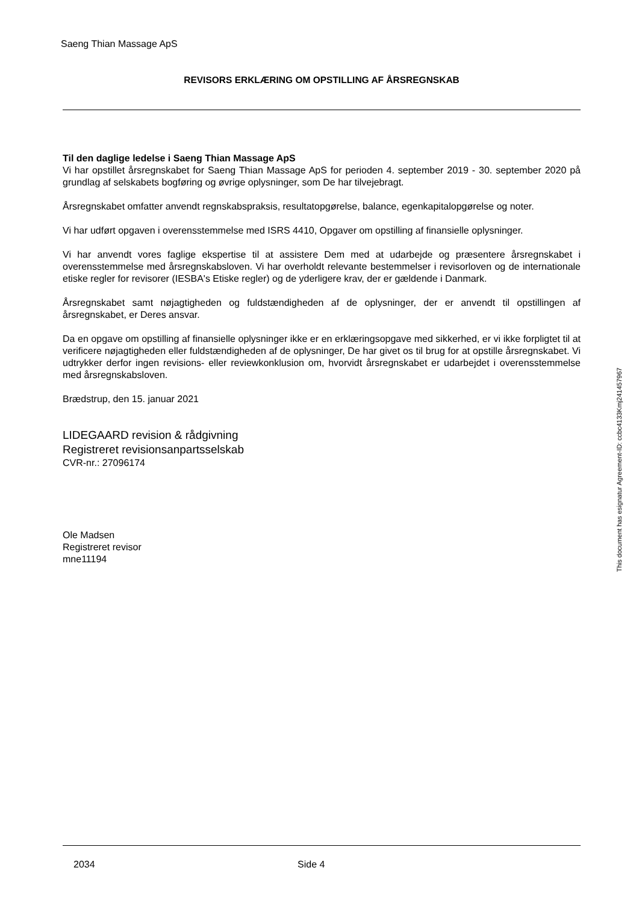Saeng Thian Massage ApS
REVISORS ERKLÆRING OM OPSTILLING AF ÅRSREGNSKAB
Til den daglige ledelse i Saeng Thian Massage ApS
Vi har opstillet årsregnskabet for Saeng Thian Massage ApS for perioden 4. september 2019 - 30. september 2020 på grundlag af selskabets bogføring og øvrige oplysninger, som De har tilvejebragt.
Årsregnskabet omfatter anvendt regnskabspraksis, resultatopgørelse, balance, egenkapitalopgørelse og noter.
Vi har udført opgaven i overensstemmelse med ISRS 4410, Opgaver om opstilling af finansielle oplysninger.
Vi har anvendt vores faglige ekspertise til at assistere Dem med at udarbejde og præsentere årsregnskabet i overensstemmelse med årsregnskabsloven. Vi har overholdt relevante bestemmelser i revisorloven og de internationale etiske regler for revisorer (IESBA's Etiske regler) og de yderligere krav, der er gældende i Danmark.
Årsregnskabet samt nøjagtigheden og fuldstændigheden af de oplysninger, der er anvendt til opstillingen af årsregnskabet, er Deres ansvar.
Da en opgave om opstilling af finansielle oplysninger ikke er en erklæringsopgave med sikkerhed, er vi ikke forpligtet til at verificere nøjagtigheden eller fuldstændigheden af de oplysninger, De har givet os til brug for at opstille årsregnskabet. Vi udtrykker derfor ingen revisions- eller reviewkonklusion om, hvorvidt årsregnskabet er udarbejdet i overensstemmelse med årsregnskabsloven.
Brædstrup, den 15. januar 2021
LIDEGAARD revision & rådgivning
Registreret revisionsanpartsselskab
CVR-nr.: 27096174
Ole Madsen
Registreret revisor
mne11194
2034 Side 4
This document has esignatur Agreement-ID: ccbc4133Kmj241457967